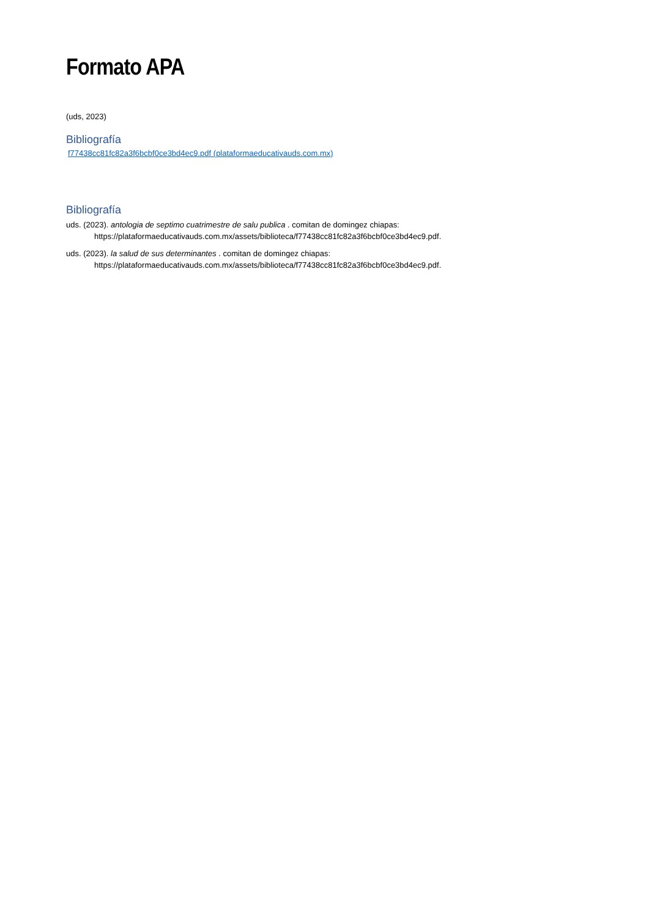Formato APA
(uds, 2023)
Bibliografía
f77438cc81fc82a3f6bcbf0ce3bd4ec9.pdf (plataformaeducativauds.com.mx)
Bibliografía
uds. (2023). antologia de septimo cuatrimestre de salu publica . comitan de domingez chiapas: https://plataformaeducativauds.com.mx/assets/biblioteca/f77438cc81fc82a3f6bcbf0ce3bd4ec9.pdf.
uds. (2023). la salud de sus determinantes . comitan de domingez chiapas: https://plataformaeducativauds.com.mx/assets/biblioteca/f77438cc81fc82a3f6bcbf0ce3bd4ec9.pdf.